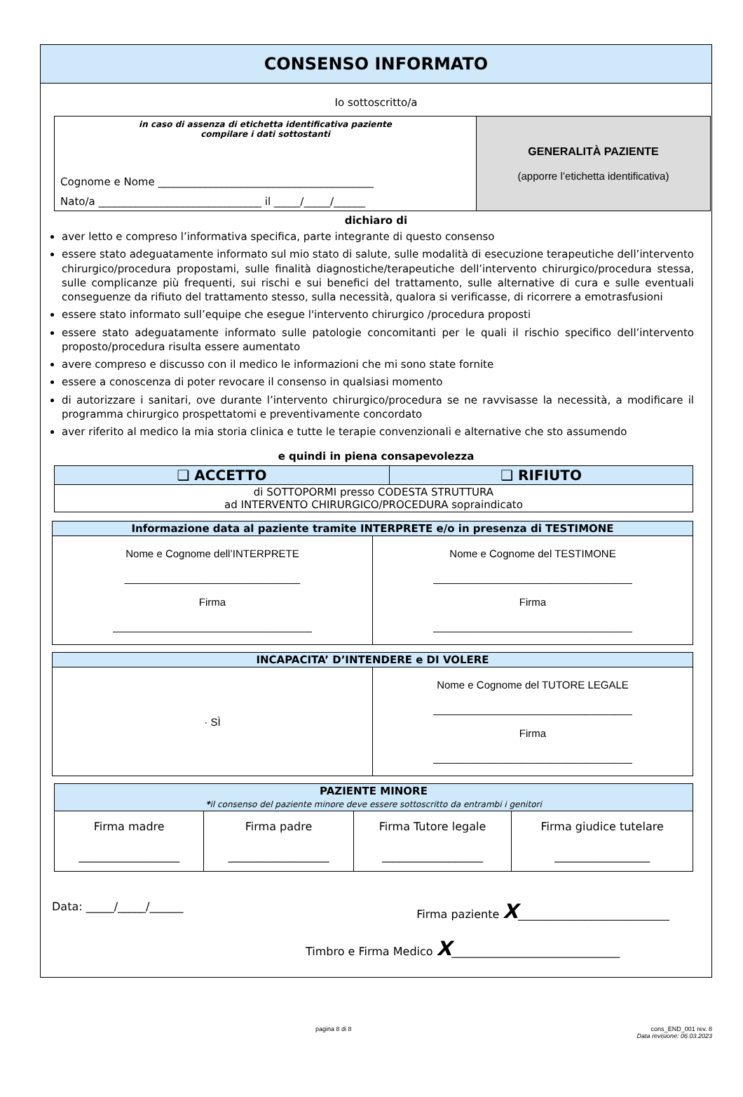CONSENSO INFORMATO
Io sottoscritto/a
| in caso di assenza di etichetta identificativa paziente compilare i dati sottostanti Cognome e Nome _________________________________________ Nato/a _______________________________ il _____/_____/______ | GENERALITÀ PAZIENTE (apporre l’etichetta identificativa) |
dichiaro di
aver letto e compreso l’informativa specifica, parte integrante di questo consenso
essere stato adeguatamente informato sul mio stato di salute, sulle modalità di esecuzione terapeutiche dell’intervento chirurgico/procedura propostami, sulle finalità diagnostiche/terapeutiche dell’intervento chirurgico/procedura stessa, sulle complicanze più frequenti, sui rischi e sui benefici del trattamento, sulle alternative di cura e sulle eventuali conseguenze da rifiuto del trattamento stesso, sulla necessità, qualora si verificasse, di ricorrere a emotrasfusioni
essere stato informato sull’equipe che esegue l'intervento chirurgico /procedura proposti
essere stato adeguatamente informato sulle patologie concomitanti per le quali il rischio specifico dell’intervento proposto/procedura risulta essere aumentato
avere compreso e discusso con il medico le informazioni che mi sono state fornite
essere a conoscenza di poter revocare il consenso in qualsiasi momento
di autorizzare i sanitari, ove durante l’intervento chirurgico/procedura se ne ravvisasse la necessità, a modificare il programma chirurgico prospettatomi e preventivamente concordato
aver riferito al medico la mia storia clinica e tutte le terapie convenzionali e alternative che sto assumendo
e quindi in piena consapevolezza
| ❑ ACCETTO | ❑ RIFIUTO |
| --- | --- |
| di SOTTOPORMI presso CODESTA STRUTTURA ad INTERVENTO CHIRURGICO/PROCEDURA sopraindicato | |
| Informazione data al paziente tramite INTERPRETE e/o in presenza di TESTIMONE | |
| --- | --- |
| Nome e Cognome dell’INTERPRETE ______________________________ Firma __________________________________ | Nome e Cognome del TESTIMONE __________________________________ Firma __________________________________ |
| INCAPACITA’ D’INTENDERE e DI VOLERE | |
| --- | --- |
| · SÌ | Nome e Cognome del TUTORE LEGALE __________________________________ Firma __________________________________ |
| PAZIENTE MINORE * il consenso del paziente minore deve essere sottoscritto da entrambi i genitori | | | |
| --- | --- | --- | --- |
| Firma madre __________________ | Firma padre __________________ | Firma Tutore legale __________________ | Firma giudice tutelare _________________ |
Data: _____/_____/______ Firma paziente X___________________________
Timbro e Firma Medico X______________________________
pagina 8 di 8 cons_END_001 rev. 8
Data revisione: 06.03.2023